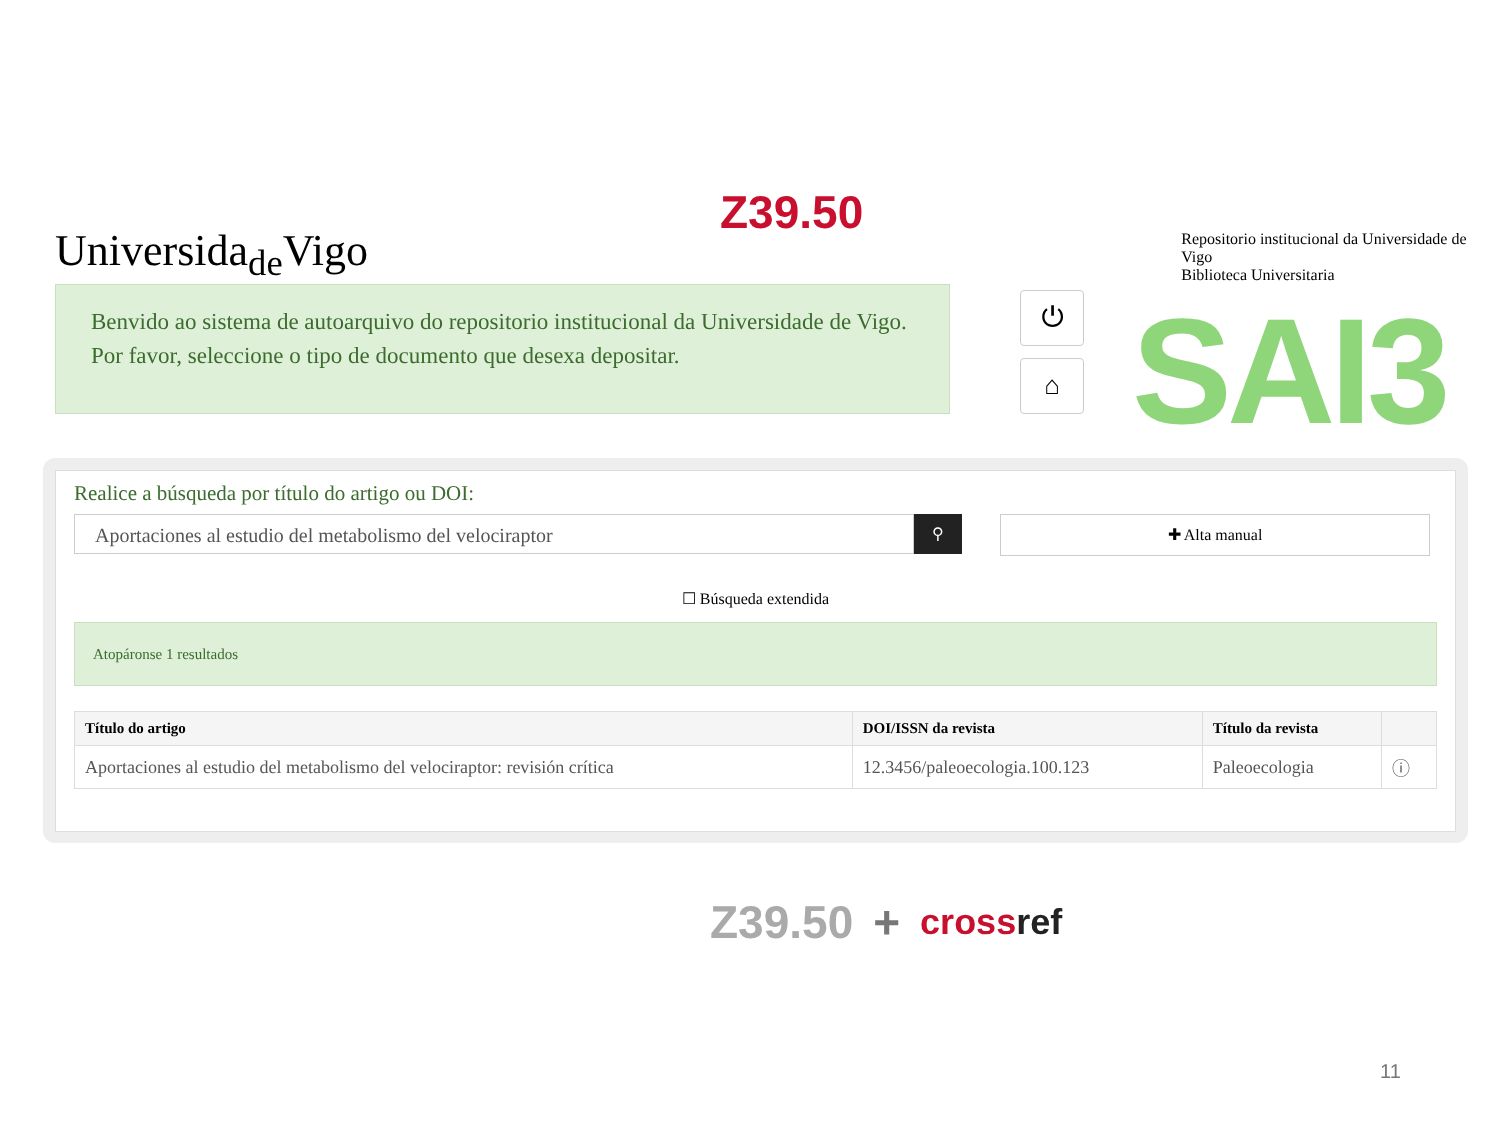Z39.50
Universida<sub>de</sub>Vigo
Repositorio institucional da Universidade de Vigo
Biblioteca Universitaria
Benvido ao sistema de autoarquivo do repositorio institucional da Universidade de Vigo. Por favor, seleccione o tipo de documento que desexa depositar.
⏻
⌂ SAI3
Realice a búsqueda por título do artigo ou DOI:
Aportaciones al estudio del metabolismo del velociraptor
⚲ ✚ Alta manual
☐ Búsqueda extendida
Atopáronse 1 resultados
| Título do artigo | DOI/ISSN da revista | Título da revista | |
| --- | --- | --- | --- |
| Aportaciones al estudio del metabolismo del velociraptor: revisión crítica | 12.3456/paleoecologia.100.123 | Paleoecologia | ⓘ |
Z39.50 + crossref
11